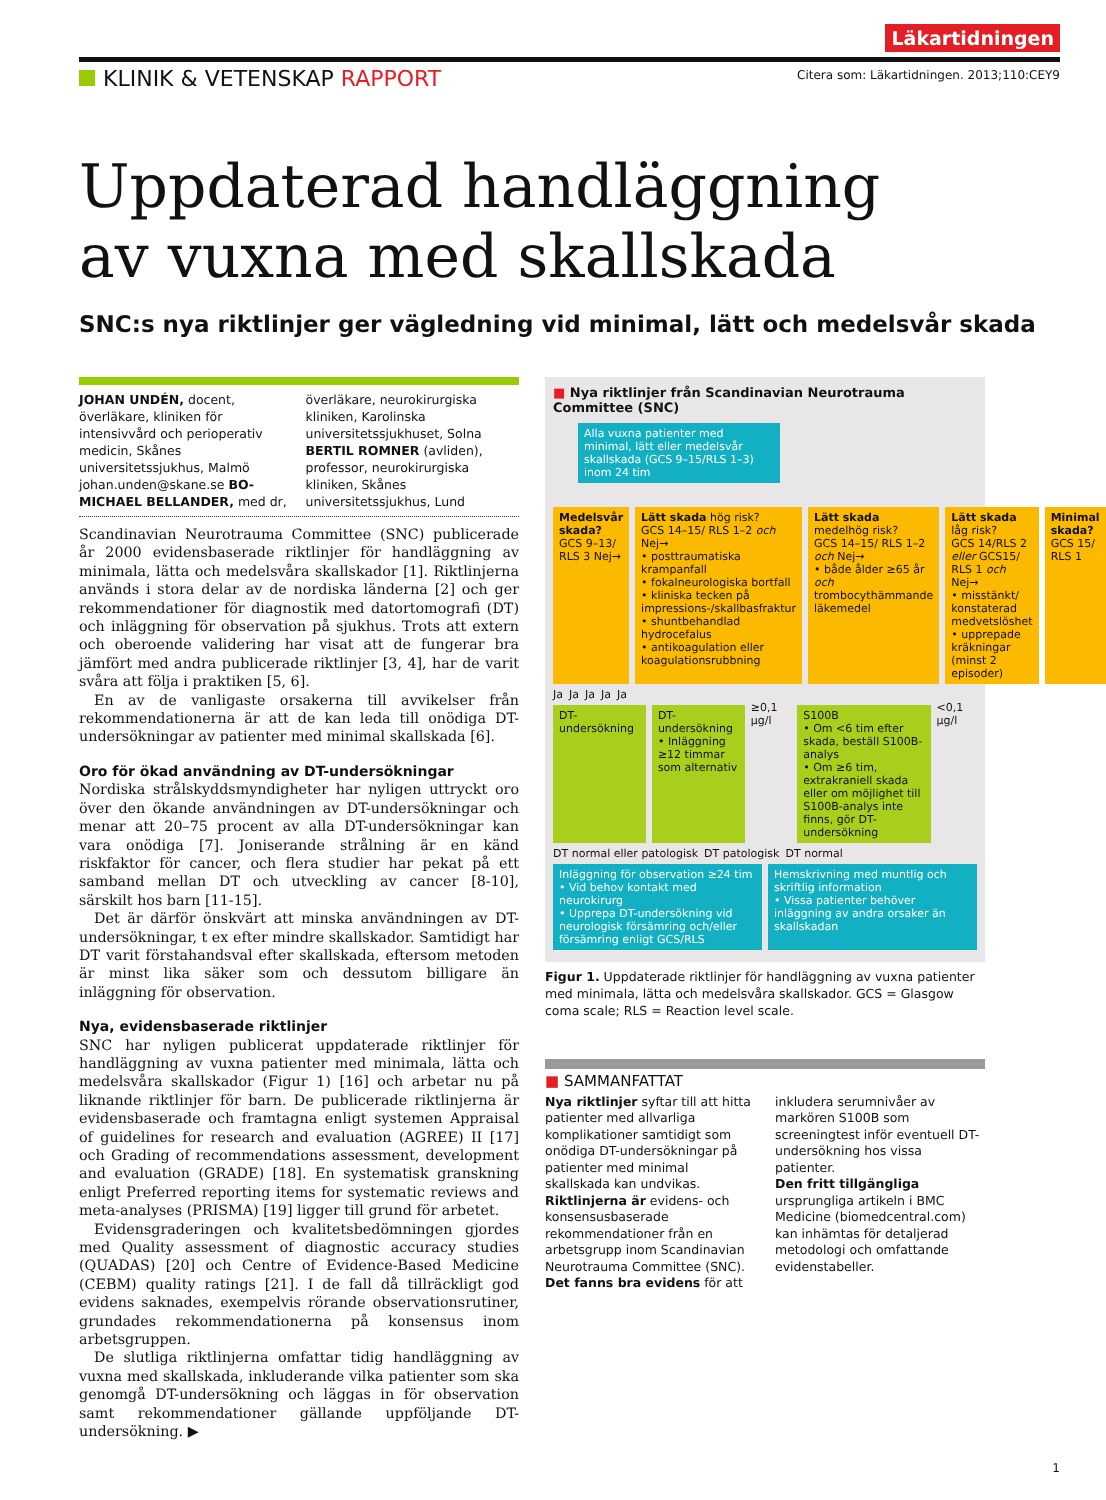Läkartidningen
KLINIK & VETENSKAP RAPPORT
Citera som: Läkartidningen. 2013;110:CEY9
Uppdaterad handläggning
av vuxna med skallskada
SNC:s nya riktlinjer ger vägledning vid minimal, lätt och medelsvår skada
JOHAN UNDÉN, docent, överläkare, kliniken för intensivvård och perioperativ medicin, Skånes universitetssjukhus, Malmö johan.unden@skane.se BO-MICHAEL BELLANDER, med dr, överläkare, neurokirurgiska kliniken, Karolinska universitetssjukhuset, Solna BERTIL ROMNER (avliden), professor, neurokirurgiska kliniken, Skånes universitetssjukhus, Lund
Scandinavian Neurotrauma Committee (SNC) publicerade år 2000 evidensbaserade riktlinjer för handläggning av minimala, lätta och medelsvåra skallskador [1]. Riktlinjerna används i stora delar av de nordiska länderna [2] och ger rekommendationer för diagnostik med datortomografi (DT) och inläggning för observation på sjukhus. Trots att extern och oberoende validering har visat att de fungerar bra jämfört med andra publicerade riktlinjer [3, 4], har de varit svåra att följa i praktiken [5, 6].
En av de vanligaste orsakerna till avvikelser från rekommendationerna är att de kan leda till onödiga DT-undersökningar av patienter med minimal skallskada [6].
Oro för ökad användning av DT-undersökningar
Nordiska strålskyddsmyndigheter har nyligen uttryckt oro över den ökande användningen av DT-undersökningar och menar att 20–75 procent av alla DT-undersökningar kan vara onödiga [7]. Joniserande strålning är en känd riskfaktor för cancer, och flera studier har pekat på ett samband mellan DT och utveckling av cancer [8-10], särskilt hos barn [11-15].
Det är därför önskvärt att minska användningen av DT-undersökningar, t ex efter mindre skallskador. Samtidigt har DT varit förstahandsval efter skallskada, eftersom metoden är minst lika säker som och dessutom billigare än inläggning för observation.
Nya, evidensbaserade riktlinjer
SNC har nyligen publicerat uppdaterade riktlinjer för handläggning av vuxna patienter med minimala, lätta och medelsvåra skallskador (Figur 1) [16] och arbetar nu på liknande riktlinjer för barn. De publicerade riktlinjerna är evidensbaserade och framtagna enligt systemen Appraisal of guidelines for research and evaluation (AGREE) II [17] och Grading of recommendations assessment, development and evaluation (GRADE) [18]. En systematisk granskning enligt Preferred reporting items for systematic reviews and meta-analyses (PRISMA) [19] ligger till grund för arbetet.
Evidensgraderingen och kvalitetsbedömningen gjordes med Quality assessment of diagnostic accuracy studies (QUADAS) [20] och Centre of Evidence-Based Medicine (CEBM) quality ratings [21]. I de fall då tillräckligt god evidens saknades, exempelvis rörande observationsrutiner, grundades rekommendationerna på konsensus inom arbetsgruppen.
De slutliga riktlinjerna omfattar tidig handläggning av vuxna med skallskada, inkluderande vilka patienter som ska genomgå DT-undersökning och läggas in för observation samt rekommendationer gällande uppföljande DT-undersökning. ▶
■ Nya riktlinjer från Scandinavian Neurotrauma Committee (SNC)
Alla vuxna patienter med minimal, lätt eller medelsvår skallskada (GCS 9–15/RLS 1–3) inom 24 tim
Medelsvår skada?
GCS 9–13/ RLS 3 Nej→
Lätt skada hög risk?
GCS 14–15/ RLS 1–2 och Nej→
• posttraumatiska krampanfall
• fokalneurologiska bortfall
• kliniska tecken på impressions-/skallbasfraktur
• shuntbehandlad hydrocefalus
• antikoagulation eller koagulationsrubbning
Lätt skada medelhög risk?
GCS 14–15/ RLS 1–2 och Nej→
• både ålder ≥65 år och trombocythämmande läkemedel
Lätt skada låg risk?
GCS 14/RLS 2 eller GCS15/ RLS 1 och Nej→
• misstänkt/ konstaterad medvetslöshet
• upprepade kräkningar (minst 2 episoder)
Minimal skada?
GCS 15/ RLS 1
Ja Ja Ja Ja Ja
DT-undersökning DT-undersökning
• Inläggning ≥12 timmar som alternativ
≥0,1 µg/l
S100B
• Om <6 tim efter skada, beställ S100B-analys
• Om ≥6 tim, extrakraniell skada eller om möjlighet till S100B-analys inte finns, gör DT-undersökning
<0,1 µg/l
DT normal eller patologisk DT patologisk DT normal
Inläggning för observation ≥24 tim
• Vid behov kontakt med neurokirurg
• Upprepa DT-undersökning vid neurologisk försämring och/eller försämring enligt GCS/RLS
Hemskrivning med muntlig och skriftlig information
• Vissa patienter behöver inläggning av andra orsaker än skallskadan
Figur 1. Uppdaterade riktlinjer för handläggning av vuxna patienter med minimala, lätta och medelsvåra skallskador. GCS = Glasgow coma scale; RLS = Reaction level scale.
■ SAMMANFATTAT
Nya riktlinjer syftar till att hitta patienter med allvarliga komplikationer samtidigt som onödiga DT-undersökningar på patienter med minimal skallskada kan undvikas.
Riktlinjerna är evidens- och konsensusbaserade rekommendationer från en arbetsgrupp inom Scandinavian Neurotrauma Committee (SNC).
Det fanns bra evidens för att inkludera serumnivåer av markören S100B som screeningtest inför eventuell DT-undersökning hos vissa patienter.
Den fritt tillgängliga ursprungliga artikeln i BMC Medicine (biomedcentral.com) kan inhämtas för detaljerad metodologi och omfattande evidenstabeller.
1